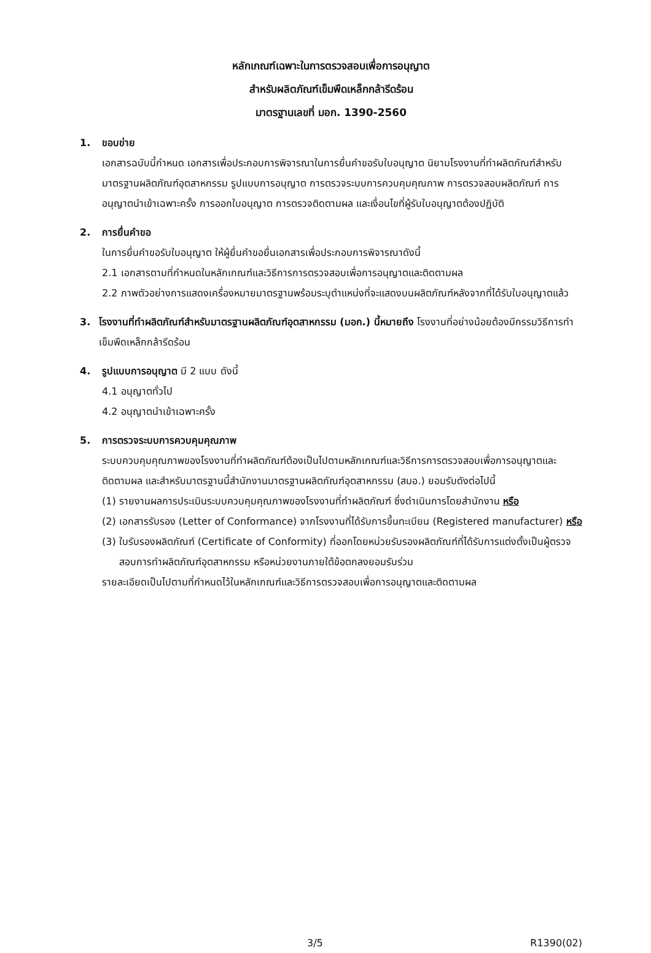หลักเกณฑ์เฉพาะในการตรวจสอบเพื่อการอนุญาต
สำหรับผลิตภัณฑ์เข็มพืดเหล็กกล้ารีดร้อน
มาตรฐานเลขที่ มอก. 1390-2560
1. ขอบข่าย
เอกสารฉบับนี้กำหนด เอกสารเพื่อประกอบการพิจารณาในการยื่นคำขอรับใบอนุญาต นิยามโรงงานที่ทำผลิตภัณฑ์สำหรับมาตรฐานผลิตภัณฑ์อุตสาหกรรม รูปแบบการอนุญาต การตรวจระบบการควบคุมคุณภาพ การตรวจสอบผลิตภัณฑ์ การอนุญาตนำเข้าเฉพาะครั้ง การออกใบอนุญาต การตรวจติดตามผล และเงื่อนไขที่ผู้รับใบอนุญาตต้องปฏิบัติ
2. การยื่นคำขอ
ในการยื่นคำขอรับใบอนุญาต ให้ผู้ยื่นคำขอยื่นเอกสารเพื่อประกอบการพิจารณาดังนี้
2.1 เอกสารตามที่กำหนดในหลักเกณฑ์และวิธีการการตรวจสอบเพื่อการอนุญาตและติดตามผล
2.2 ภาพตัวอย่างการแสดงเครื่องหมายมาตรฐานพร้อมระบุตำแหน่งที่จะแสดงบนผลิตภัณฑ์หลังจากที่ได้รับใบอนุญาตแล้ว
3. โรงงานที่ทำผลิตภัณฑ์สำหรับมาตรฐานผลิตภัณฑ์อุตสาหกรรม (มอก.) นี้หมายถึง โรงงานที่อย่างน้อยต้องมีกรรมวิธีการทำเข็มพืดเหล็กกล้ารีดร้อน
4. รูปแบบการอนุญาต มี 2 แบบ ดังนี้
4.1 อนุญาตทั่วไป
4.2 อนุญาตนำเข้าเฉพาะครั้ง
5. การตรวจระบบการควบคุมคุณภาพ
ระบบควบคุมคุณภาพของโรงงานที่ทำผลิตภัณฑ์ต้องเป็นไปตามหลักเกณฑ์และวิธีการการตรวจสอบเพื่อการอนุญาตและติดตามผล และสำหรับมาตรฐานนี้สำนักงานมาตรฐานผลิตภัณฑ์อุตสาหกรรม (สมอ.) ยอมรับดังต่อไปนี้
(1) รายงานผลการประเมินระบบควบคุมคุณภาพของโรงงานที่ทำผลิตภัณฑ์ ซึ่งดำเนินการโดยสำนักงาน หรือ
(2) เอกสารรับรอง (Letter of Conformance) จากโรงงานที่ได้รับการขึ้นทะเบียน (Registered manufacturer) หรือ
(3) ใบรับรองผลิตภัณฑ์ (Certificate of Conformity) ที่ออกโดยหน่วยรับรองผลิตภัณฑ์ที่ได้รับการแต่งตั้งเป็นผู้ตรวจสอบการทำผลิตภัณฑ์อุตสาหกรรม หรือหน่วยงานภายใต้ข้อตกลงยอมรับร่วม
รายละเอียดเป็นไปตามที่กำหนดไว้ในหลักเกณฑ์และวิธีการตรวจสอบเพื่อการอนุญาตและติดตามผล
3/5 R1390(02)